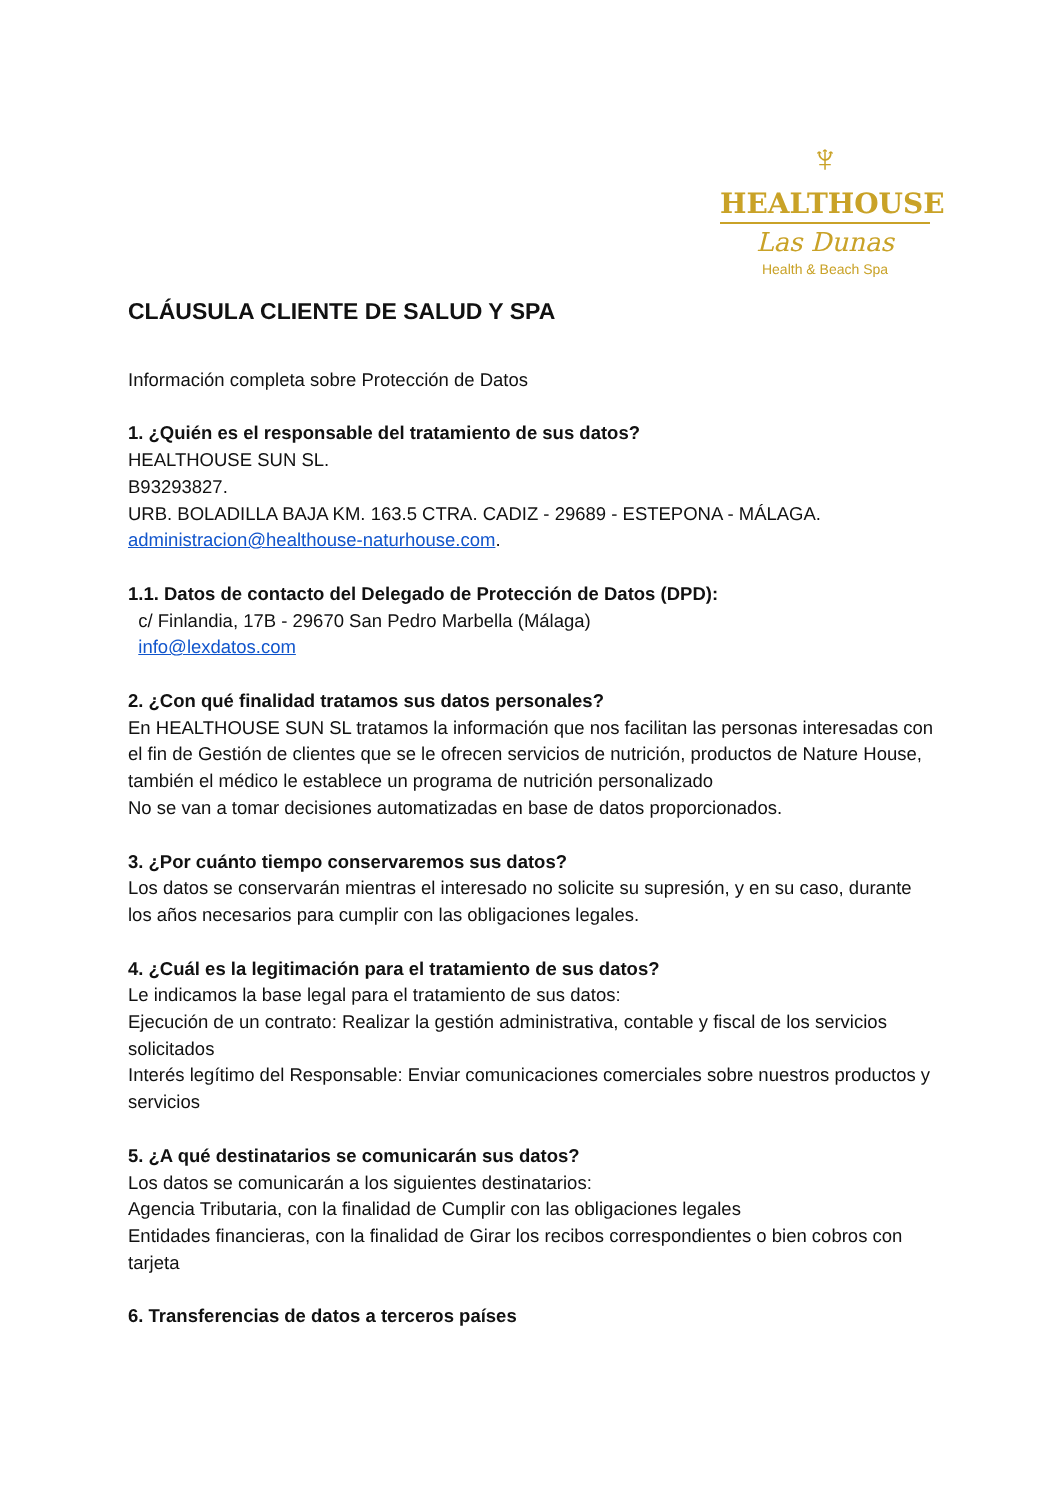♆
HEALTHOUSE
Las Dunas
Health & Beach Spa
CLÁUSULA CLIENTE DE SALUD Y SPA
Información completa sobre Protección de Datos
1. ¿Quién es el responsable del tratamiento de sus datos?
HEALTHOUSE SUN SL.
B93293827.
URB. BOLADILLA BAJA KM. 163.5 CTRA. CADIZ - 29689 - ESTEPONA - MÁLAGA.
administracion@healthouse-naturhouse.com.
1.1. Datos de contacto del Delegado de Protección de Datos (DPD):
c/ Finlandia, 17B - 29670 San Pedro Marbella (Málaga)
info@lexdatos.com
2. ¿Con qué finalidad tratamos sus datos personales?
En HEALTHOUSE SUN SL tratamos la información que nos facilitan las personas interesadas con el fin de Gestión de clientes que se le ofrecen servicios de nutrición, productos de Nature House, también el médico le establece un programa de nutrición personalizado
No se van a tomar decisiones automatizadas en base de datos proporcionados.
3. ¿Por cuánto tiempo conservaremos sus datos?
Los datos se conservarán mientras el interesado no solicite su supresión, y en su caso, durante los años necesarios para cumplir con las obligaciones legales.
4. ¿Cuál es la legitimación para el tratamiento de sus datos?
Le indicamos la base legal para el tratamiento de sus datos:
Ejecución de un contrato: Realizar la gestión administrativa, contable y fiscal de los servicios solicitados
Interés legítimo del Responsable: Enviar comunicaciones comerciales sobre nuestros productos y servicios
5. ¿A qué destinatarios se comunicarán sus datos?
Los datos se comunicarán a los siguientes destinatarios:
Agencia Tributaria, con la finalidad de Cumplir con las obligaciones legales
Entidades financieras, con la finalidad de Girar los recibos correspondientes o bien cobros con tarjeta
6. Transferencias de datos a terceros países